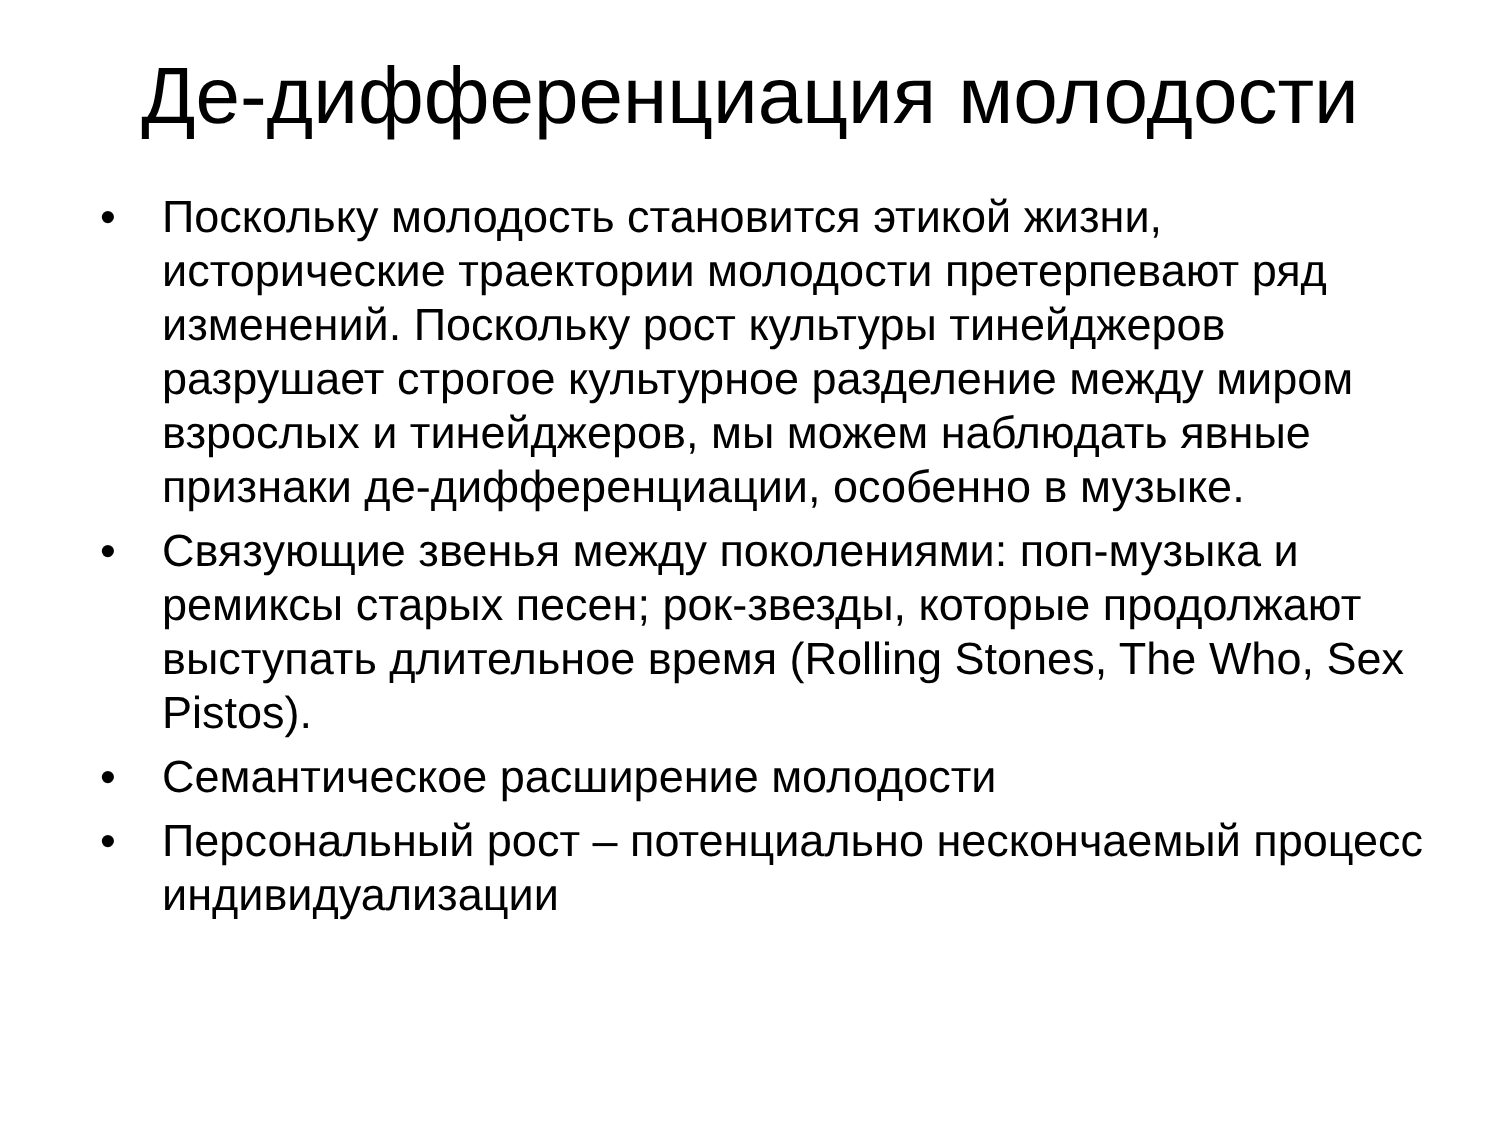Де-дифференциация молодости
• Поскольку молодость становится этикой жизни, исторические траектории молодости претерпевают ряд изменений. Поскольку рост культуры тинейджеров разрушает строгое культурное разделение между миром взрослых и тинейджеров, мы можем наблюдать явные признаки де-дифференциации, особенно в музыке.
• Связующие звенья между поколениями: поп-музыка и ремиксы старых песен; рок-звезды, которые продолжают выступать длительное время (Rolling Stones, The Who, Sex Pistos).
• Семантическое расширение молодости
• Персональный рост – потенциально нескончаемый процесс индивидуализации